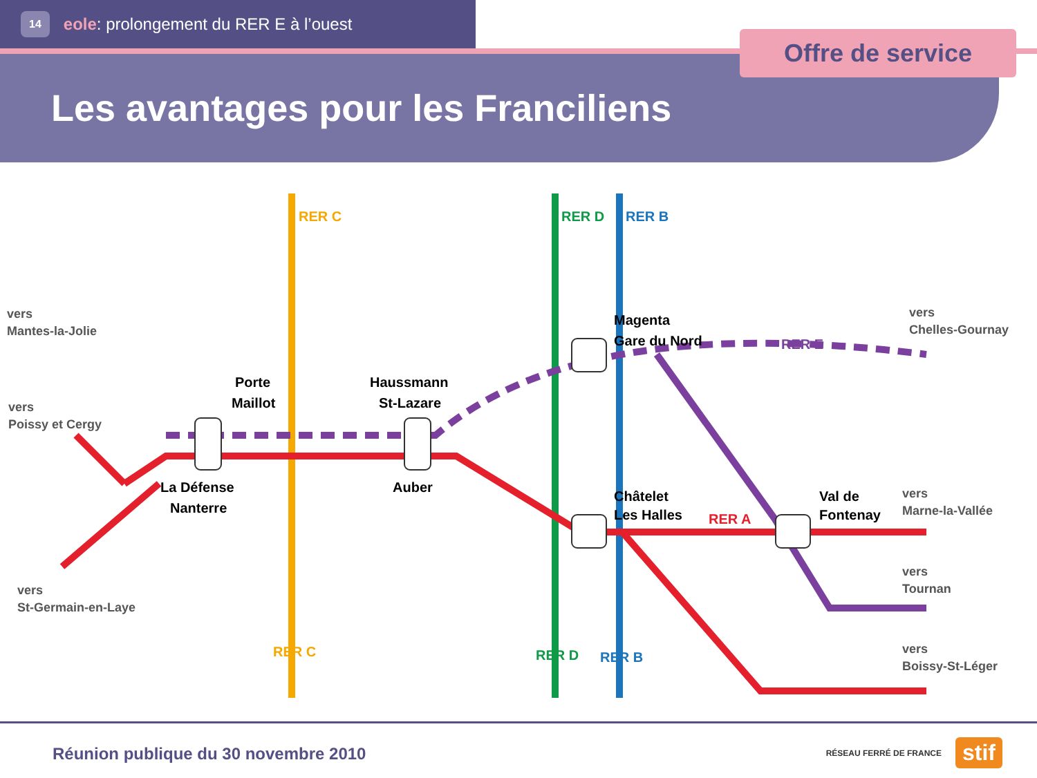14 eole: prolongement du RER E à l’ouest
Offre de service
Les avantages pour les Franciliens
Porte
Maillot
Haussmann
St-Lazare
Magenta
Gare du Nord
La Défense
Nanterre
Auber
Châtelet
Les Halles
Val de
Fontenay
vers
Mantes-la-Jolie
vers
Poissy et Cergy
vers
St-Germain-en-Laye
vers
Chelles-Gournay
vers
Marne-la-Vallée
vers
Tournan
vers
Boissy-St-Léger
RER E
RER A
RER C
RER D
RER B
RER C
RER D
RER B
Réunion publique du 30 novembre 2010
RÉSEAU FERRÉ DE FRANCE stif